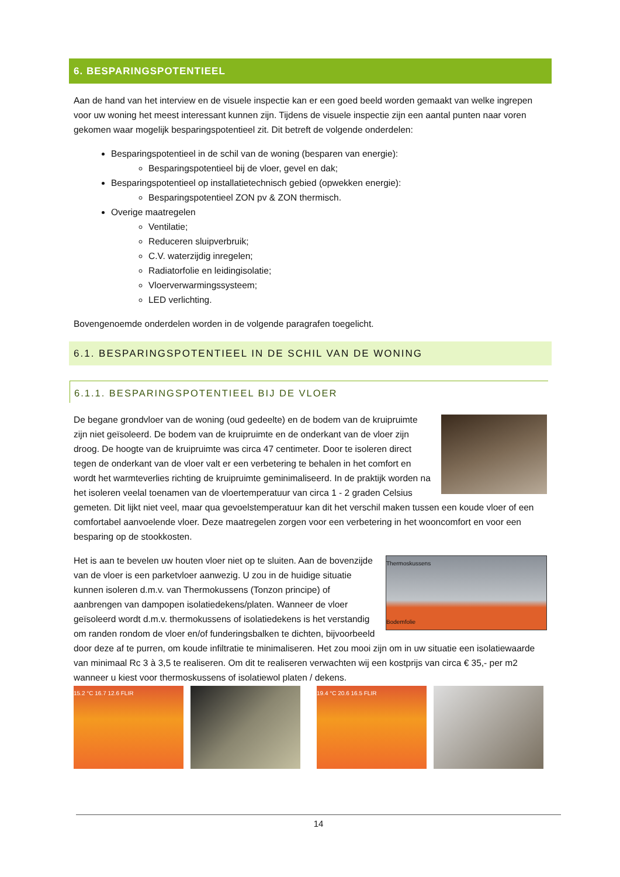6. BESPARINGSPOTENTIEEL
Aan de hand van het interview en de visuele inspectie kan er een goed beeld worden gemaakt van welke ingrepen voor uw woning het meest interessant kunnen zijn. Tijdens de visuele inspectie zijn een aantal punten naar voren gekomen waar mogelijk besparingspotentieel zit. Dit betreft de volgende onderdelen:
Besparingspotentieel in de schil van de woning (besparen van energie):
Besparingspotentieel bij de vloer, gevel en dak;
Besparingspotentieel op installatietechnisch gebied (opwekken energie):
Besparingspotentieel ZON pv & ZON thermisch.
Overige maatregelen
Ventilatie;
Reduceren sluipverbruik;
C.V. waterzijdig inregelen;
Radiatorfolie en leidingisolatie;
Vloerverwarmingssysteem;
LED verlichting.
Bovengenoemde onderdelen worden in de volgende paragrafen toegelicht.
6.1. BESPARINGSPOTENTIEEL IN DE SCHIL VAN DE WONING
6.1.1. BESPARINGSPOTENTIEEL BIJ DE VLOER
De begane grondvloer van de woning (oud gedeelte) en de bodem van de kruipruimte zijn niet geïsoleerd. De bodem van de kruipruimte en de onderkant van de vloer zijn droog. De hoogte van de kruipruimte was circa 47 centimeter. Door te isoleren direct tegen de onderkant van de vloer valt er een verbetering te behalen in het comfort en wordt het warmteverlies richting de kruipruimte geminimaliseerd. In de praktijk worden na het isoleren veelal toenamen van de vloertemperatuur van circa 1 - 2 graden Celsius gemeten. Dit lijkt niet veel, maar qua gevoelstemperatuur kan dit het verschil maken tussen een koude vloer of een comfortabel aanvoelende vloer. Deze maatregelen zorgen voor een verbetering in het wooncomfort en voor een besparing op de stookkosten.
Thermoskussens
Bodemfolie Het is aan te bevelen uw houten vloer niet op te sluiten. Aan de bovenzijde van de vloer is een parketvloer aanwezig. U zou in de huidige situatie kunnen isoleren d.m.v. van Thermokussens (Tonzon principe) of aanbrengen van dampopen isolatiedekens/platen. Wanneer de vloer geïsoleerd wordt d.m.v. thermokussens of isolatiedekens is het verstandig om randen rondom de vloer en/of funderingsbalken te dichten, bijvoorbeeld door deze af te purren, om koude infiltratie te minimaliseren. Het zou mooi zijn om in uw situatie een isolatiewaarde van minimaal Rc 3 à 3,5 te realiseren. Om dit te realiseren verwachten wij een kostprijs van circa € 35,- per m2 wanneer u kiest voor thermoskussens of isolatiewol platen / dekens.
15.2 °C 16.7 12.6 FLIR 19.4 °C 20.6 16.5 FLIR
14